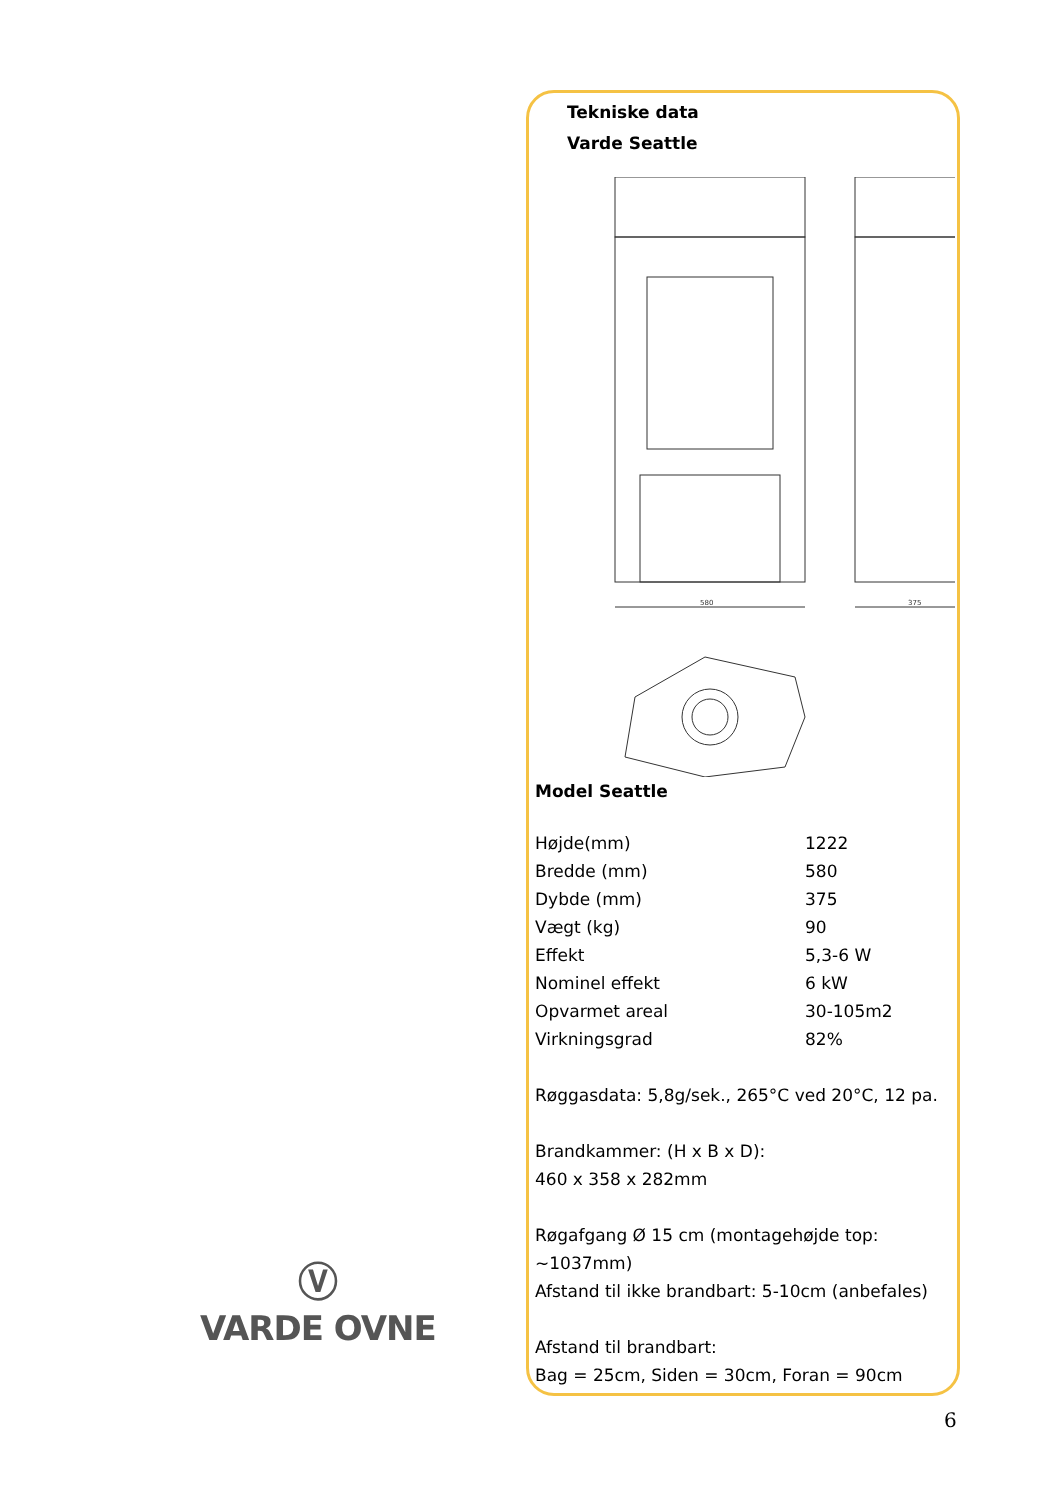Tekniske data
Varde Seattle
580
375
Model Seattle
| Højde(mm) | 1222 |
| Bredde (mm) | 580 |
| Dybde (mm) | 375 |
| Vægt (kg) | 90 |
| Effekt | 5,3-6 W |
| Nominel effekt | 6 kW |
| Opvarmet areal | 30-105m2 |
| Virkningsgrad | 82% |
Røggasdata: 5,8g/sek., 265°C ved 20°C, 12 pa.
Brandkammer: (H x B x D):
460 x 358 x 282mm
Røgafgang Ø 15 cm (montagehøjde top:
~1037mm)
Afstand til ikke brandbart: 5-10cm (anbefales)
Afstand til brandbart:
Bag = 25cm, Siden = 30cm, Foran = 90cm
Ⓥ
VARDE OVNE
6